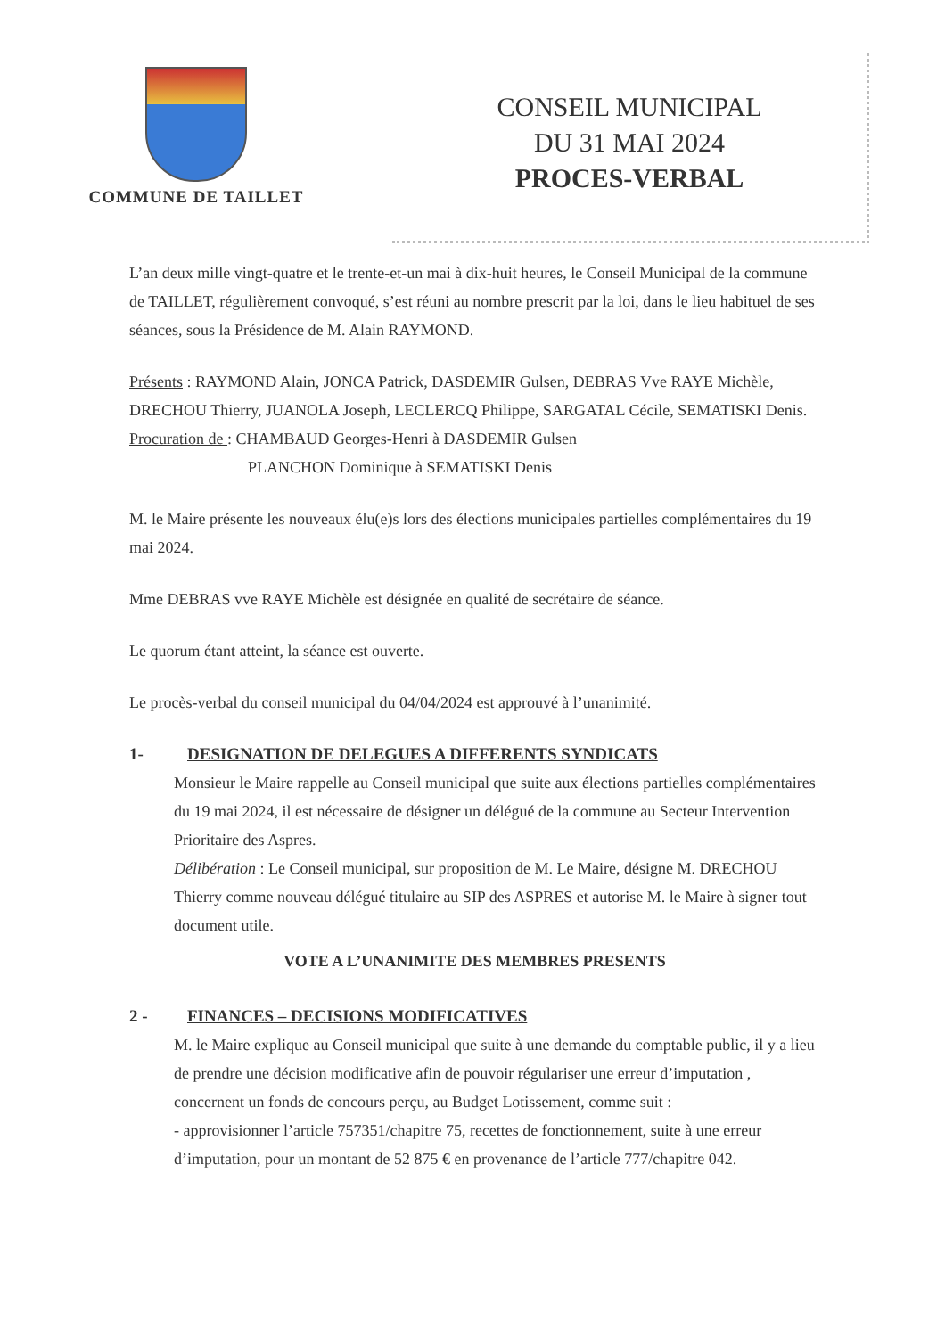COMMUNE DE TAILLET
CONSEIL MUNICIPAL
DU 31 MAI 2024
PROCES-VERBAL
L’an deux mille vingt-quatre et le trente-et-un mai à dix-huit heures, le Conseil Municipal de la commune de TAILLET, régulièrement convoqué, s’est réuni au nombre prescrit par la loi, dans le lieu habituel de ses séances, sous la Présidence de M. Alain RAYMOND.
Présents : RAYMOND Alain, JONCA Patrick, DASDEMIR Gulsen, DEBRAS Vve RAYE Michèle, DRECHOU Thierry, JUANOLA Joseph, LECLERCQ Philippe, SARGATAL Cécile, SEMATISKI Denis.
Procuration de : CHAMBAUD Georges-Henri à DASDEMIR Gulsen
PLANCHON Dominique à SEMATISKI Denis
M. le Maire présente les nouveaux élu(e)s lors des élections municipales partielles complémentaires du 19 mai 2024.
Mme DEBRAS vve RAYE Michèle est désignée en qualité de secrétaire de séance.
Le quorum étant atteint, la séance est ouverte.
Le procès-verbal du conseil municipal du 04/04/2024 est approuvé à l’unanimité.
1- DESIGNATION DE DELEGUES A DIFFERENTS SYNDICATS
Monsieur le Maire rappelle au Conseil municipal que suite aux élections partielles complémentaires du 19 mai 2024, il est nécessaire de désigner un délégué de la commune au Secteur Intervention Prioritaire des Aspres.
Délibération : Le Conseil municipal, sur proposition de M. Le Maire, désigne M. DRECHOU Thierry comme nouveau délégué titulaire au SIP des ASPRES et autorise M. le Maire à signer tout document utile.
VOTE A L’UNANIMITE DES MEMBRES PRESENTS
2 - FINANCES – DECISIONS MODIFICATIVES
M. le Maire explique au Conseil municipal que suite à une demande du comptable public, il y a lieu de prendre une décision modificative afin de pouvoir régulariser une erreur d’imputation , concernent un fonds de concours perçu, au Budget Lotissement, comme suit :
- approvisionner l’article 757351/chapitre 75, recettes de fonctionnement, suite à une erreur d’imputation, pour un montant de 52 875 € en provenance de l’article 777/chapitre 042.